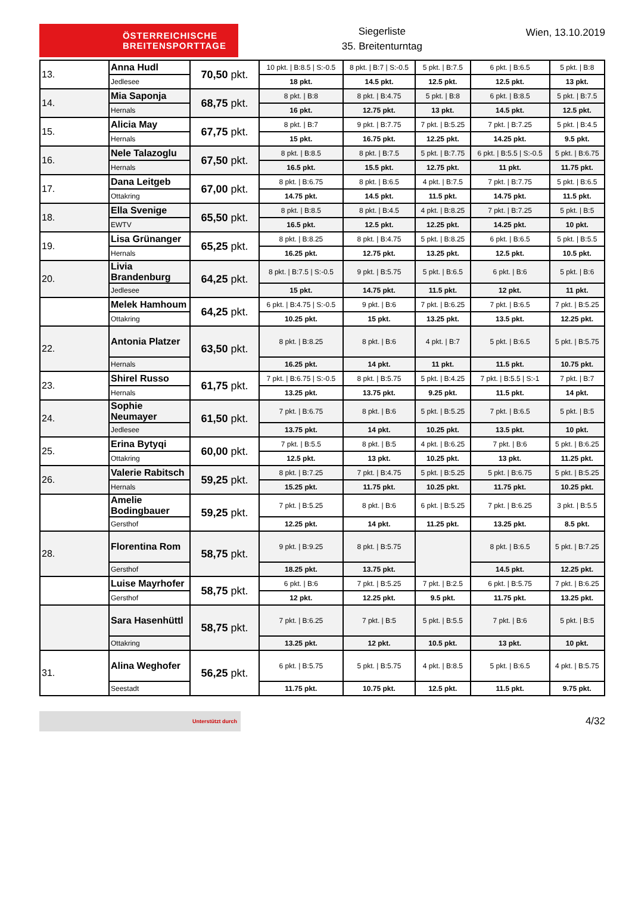ÖSTERREICHISCHE
BREITENSPORTTAGE
Siegerliste
35. Breitenturntag
Wien, 13.10.2019
| 13. | Anna Hudl | 70,50 pkt. | 10 pkt. / B:8.5 / S:-0.5 | 8 pkt. / B:7 / S:-0.5 | 5 pkt. / B:7.5 | 6 pkt. / B:6.5 | 5 pkt. / B:8 |
| | Jedlesee | | 18 pkt. | 14.5 pkt. | 12.5 pkt. | 12.5 pkt. | 13 pkt. |
| 14. | Mia Saponja | 68,75 pkt. | 8 pkt. / B:8 | 8 pkt. / B:4.75 | 5 pkt. / B:8 | 6 pkt. / B:8.5 | 5 pkt. / B:7.5 |
| | Hernals | | 16 pkt. | 12.75 pkt. | 13 pkt. | 14.5 pkt. | 12.5 pkt. |
| 15. | Alicia May | 67,75 pkt. | 8 pkt. / B:7 | 9 pkt. / B:7.75 | 7 pkt. / B:5.25 | 7 pkt. / B:7.25 | 5 pkt. / B:4.5 |
| | Hernals | | 15 pkt. | 16.75 pkt. | 12.25 pkt. | 14.25 pkt. | 9.5 pkt. |
| 16. | Nele Talazoglu | 67,50 pkt. | 8 pkt. / B:8.5 | 8 pkt. / B:7.5 | 5 pkt. / B:7.75 | 6 pkt. / B:5.5 / S:-0.5 | 5 pkt. / B:6.75 |
| | Hernals | | 16.5 pkt. | 15.5 pkt. | 12.75 pkt. | 11 pkt. | 11.75 pkt. |
| 17. | Dana Leitgeb | 67,00 pkt. | 8 pkt. / B:6.75 | 8 pkt. / B:6.5 | 4 pkt. / B:7.5 | 7 pkt. / B:7.75 | 5 pkt. / B:6.5 |
| | Ottakring | | 14.75 pkt. | 14.5 pkt. | 11.5 pkt. | 14.75 pkt. | 11.5 pkt. |
| 18. | Ella Svenige | 65,50 pkt. | 8 pkt. / B:8.5 | 8 pkt. / B:4.5 | 4 pkt. / B:8.25 | 7 pkt. / B:7.25 | 5 pkt. / B:5 |
| | EWTV | | 16.5 pkt. | 12.5 pkt. | 12.25 pkt. | 14.25 pkt. | 10 pkt. |
| 19. | Lisa Grünanger | 65,25 pkt. | 8 pkt. / B:8.25 | 8 pkt. / B:4.75 | 5 pkt. / B:8.25 | 6 pkt. / B:6.5 | 5 pkt. / B:5.5 |
| | Hernals | | 16.25 pkt. | 12.75 pkt. | 13.25 pkt. | 12.5 pkt. | 10.5 pkt. |
| 20. | Livia Brandenburg | 64,25 pkt. | 8 pkt. / B:7.5 / S:-0.5 | 9 pkt. / B:5.75 | 5 pkt. / B:6.5 | 6 pkt. / B:6 | 5 pkt. / B:6 |
| | Jedlesee | | 15 pkt. | 14.75 pkt. | 11.5 pkt. | 12 pkt. | 11 pkt. |
| | Melek Hamhoum | 64,25 pkt. | 6 pkt. / B:4.75 / S:-0.5 | 9 pkt. / B:6 | 7 pkt. / B:6.25 | 7 pkt. / B:6.5 | 7 pkt. / B:5.25 |
| | Ottakring | | 10.25 pkt. | 15 pkt. | 13.25 pkt. | 13.5 pkt. | 12.25 pkt. |
| 22. | Antonia Platzer | 63,50 pkt. | 8 pkt. / B:8.25 | 8 pkt. / B:6 | 4 pkt. / B:7 | 5 pkt. / B:6.5 | 5 pkt. / B:5.75 |
| | Hernals | | 16.25 pkt. | 14 pkt. | 11 pkt. | 11.5 pkt. | 10.75 pkt. |
| 23. | Shirel Russo | 61,75 pkt. | 7 pkt. / B:6.75 / S:-0.5 | 8 pkt. / B:5.75 | 5 pkt. / B:4.25 | 7 pkt. / B:5.5 / S:-1 | 7 pkt. / B:7 |
| | Hernals | | 13.25 pkt. | 13.75 pkt. | 9.25 pkt. | 11.5 pkt. | 14 pkt. |
| 24. | Sophie Neumayer | 61,50 pkt. | 7 pkt. / B:6.75 | 8 pkt. / B:6 | 5 pkt. / B:5.25 | 7 pkt. / B:6.5 | 5 pkt. / B:5 |
| | Jedlesee | | 13.75 pkt. | 14 pkt. | 10.25 pkt. | 13.5 pkt. | 10 pkt. |
| 25. | Erina Bytyqi | 60,00 pkt. | 7 pkt. / B:5.5 | 8 pkt. / B:5 | 4 pkt. / B:6.25 | 7 pkt. / B:6 | 5 pkt. / B:6.25 |
| | Ottakring | | 12.5 pkt. | 13 pkt. | 10.25 pkt. | 13 pkt. | 11.25 pkt. |
| 26. | Valerie Rabitsch | 59,25 pkt. | 8 pkt. / B:7.25 | 7 pkt. / B:4.75 | 5 pkt. / B:5.25 | 5 pkt. / B:6.75 | 5 pkt. / B:5.25 |
| | Hernals | | 15.25 pkt. | 11.75 pkt. | 10.25 pkt. | 11.75 pkt. | 10.25 pkt. |
| | Amelie Bodingbauer | 59,25 pkt. | 7 pkt. / B:5.25 | 8 pkt. / B:6 | 6 pkt. / B:5.25 | 7 pkt. / B:6.25 | 3 pkt. / B:5.5 |
| | Gersthof | | 12.25 pkt. | 14 pkt. | 11.25 pkt. | 13.25 pkt. | 8.5 pkt. |
| 28. | Florentina Rom | 58,75 pkt. | 9 pkt. / B:9.25 | 8 pkt. / B:5.75 | | 8 pkt. / B:6.5 | 5 pkt. / B:7.25 |
| | Gersthof | | 18.25 pkt. | 13.75 pkt. | | 14.5 pkt. | 12.25 pkt. |
| | Luise Mayrhofer | 58,75 pkt. | 6 pkt. / B:6 | 7 pkt. / B:5.25 | 7 pkt. / B:2.5 | 6 pkt. / B:5.75 | 7 pkt. / B:6.25 |
| | Gersthof | | 12 pkt. | 12.25 pkt. | 9.5 pkt. | 11.75 pkt. | 13.25 pkt. |
| | Sara Hasenhüttl | 58,75 pkt. | 7 pkt. / B:6.25 | 7 pkt. / B:5 | 5 pkt. / B:5.5 | 7 pkt. / B:6 | 5 pkt. / B:5 |
| | Ottakring | | 13.25 pkt. | 12 pkt. | 10.5 pkt. | 13 pkt. | 10 pkt. |
| 31. | Alina Weghofer | 56,25 pkt. | 6 pkt. / B:5.75 | 5 pkt. / B:5.75 | 4 pkt. / B:8.5 | 5 pkt. / B:6.5 | 4 pkt. / B:5.75 |
| | Seestadt | | 11.75 pkt. | 10.75 pkt. | 12.5 pkt. | 11.5 pkt. | 9.75 pkt. |
Unterstützt durch
4/32